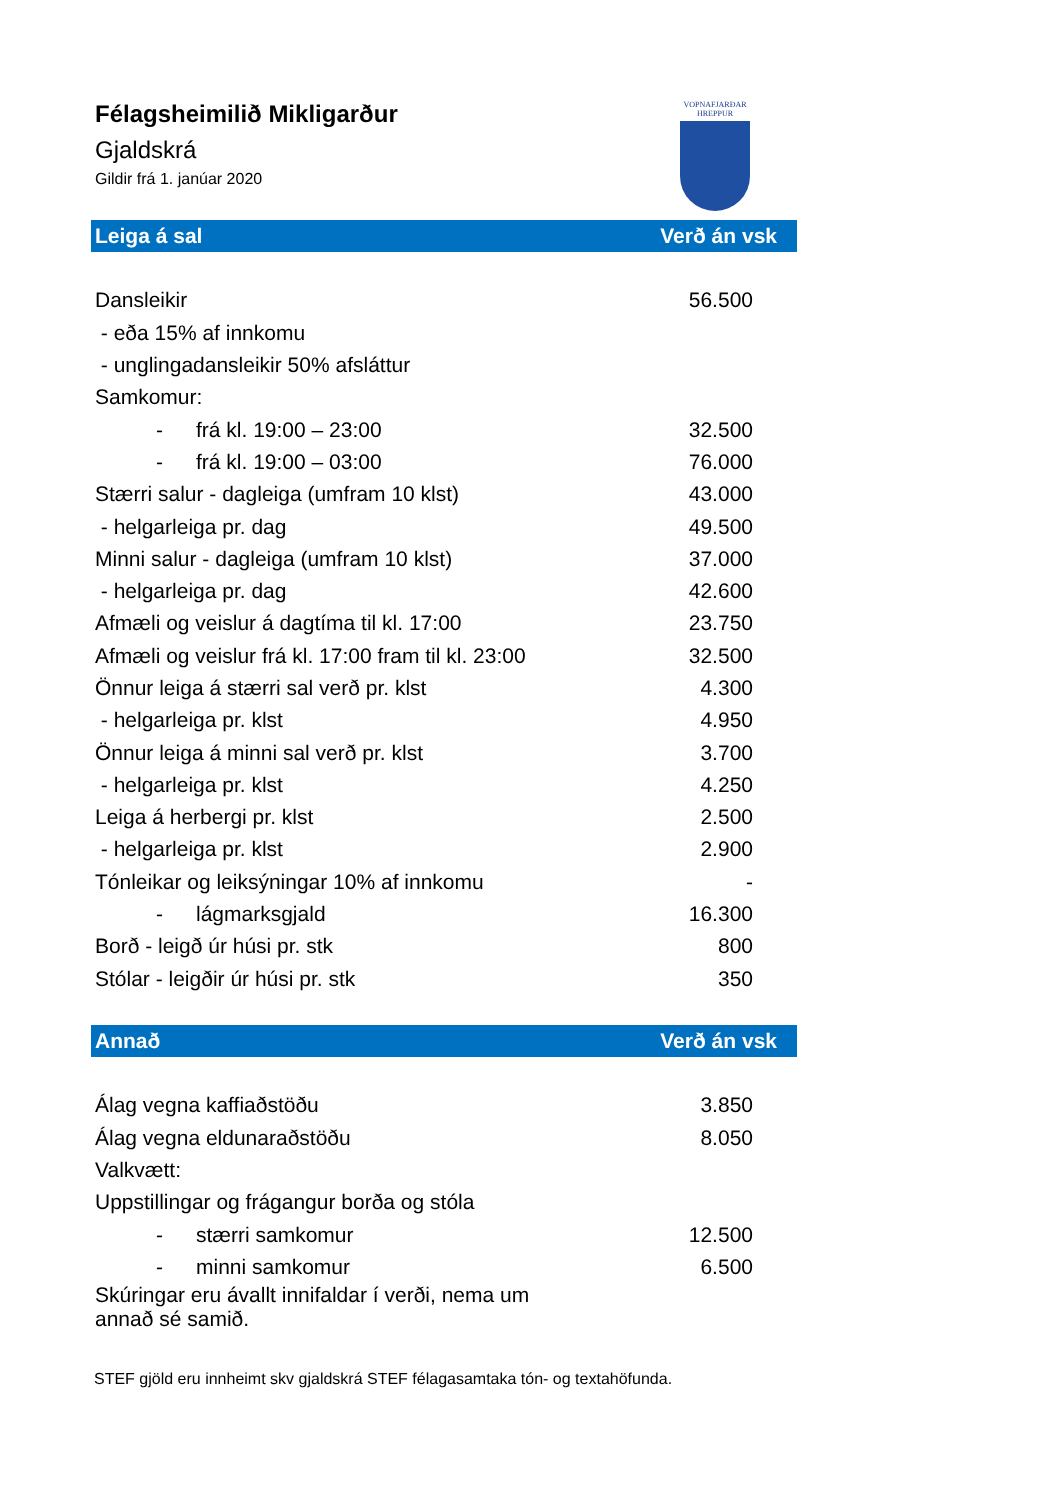Félagsheimilið Mikligarður
Gjaldskrá
Gildir frá 1. janúar 2020
VOPNAFJARÐAR
HREPPUR
| Leiga á sal | Verð án vsk |
| --- | --- |
| Dansleikir | 56.500 |
| - eða 15% af innkomu | |
| - unglingadansleikir 50% afsláttur | |
| Samkomur: | |
| - frá kl. 19:00 – 23:00 | 32.500 |
| - frá kl. 19:00 – 03:00 | 76.000 |
| Stærri salur - dagleiga (umfram 10 klst) | 43.000 |
| - helgarleiga pr. dag | 49.500 |
| Minni salur - dagleiga (umfram 10 klst) | 37.000 |
| - helgarleiga pr. dag | 42.600 |
| Afmæli og veislur á dagtíma til kl. 17:00 | 23.750 |
| Afmæli og veislur frá kl. 17:00 fram til kl. 23:00 | 32.500 |
| Önnur leiga á stærri sal verð pr. klst | 4.300 |
| - helgarleiga pr. klst | 4.950 |
| Önnur leiga á minni sal verð pr. klst | 3.700 |
| - helgarleiga pr. klst | 4.250 |
| Leiga á herbergi pr. klst | 2.500 |
| - helgarleiga pr. klst | 2.900 |
| Tónleikar og leiksýningar 10% af innkomu | - |
| - lágmarksgjald | 16.300 |
| Borð - leigð úr húsi pr. stk | 800 |
| Stólar - leigðir úr húsi pr. stk | 350 |
| Annað | Verð án vsk |
| --- | --- |
| Álag vegna kaffiaðstöðu | 3.850 |
| Álag vegna eldunaraðstöðu | 8.050 |
| Valkvætt: | |
| Uppstillingar og frágangur borða og stóla | |
| - stærri samkomur | 12.500 |
| - minni samkomur | 6.500 |
| Skúringar eru ávallt innifaldar í verði, nema um annað sé samið. | |
STEF gjöld eru innheimt skv gjaldskrá STEF félagasamtaka tón- og textahöfunda.